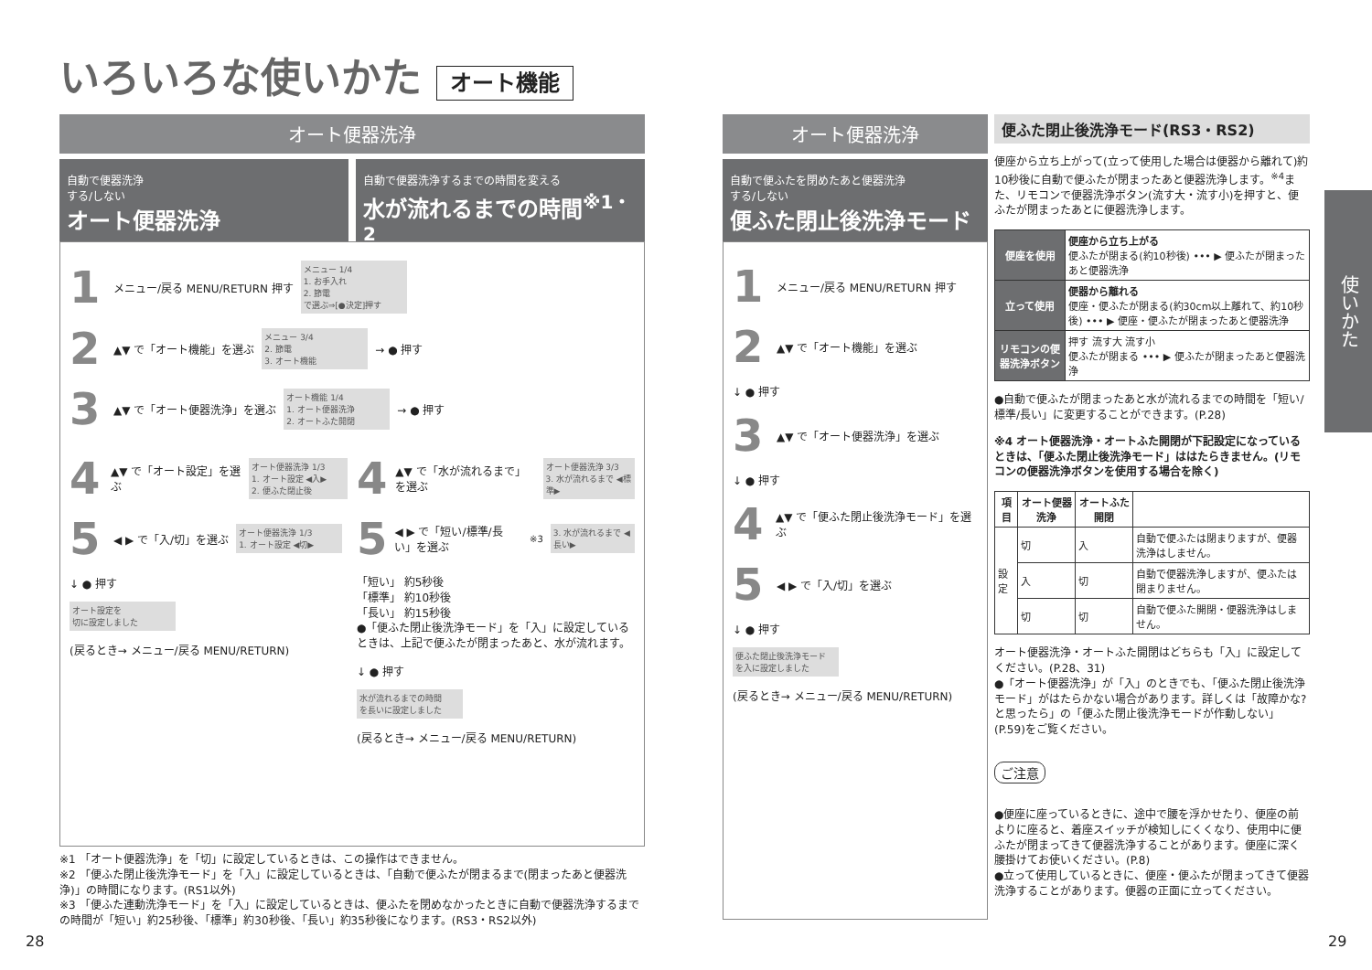いろいろな使いかた オート機能
オート便器洗浄
自動で便器洗浄
する/しない
オート便器洗浄
自動で便器洗浄するまでの時間を変える
水が流れるまでの時間<sup>※1・2</sup>
1 メニュー/戻る MENU/RETURN 押す
メニュー 1/4
1. お手入れ
2. 節電
で選ぶ⇒[●決定]押す
2 ▲▼ で「オート機能」を選ぶ
メニュー 3/4
2. 節電
3. オート機能
→ ● 押す
3 ▲▼ で「オート便器洗浄」を選ぶ
オート機能 1/4
1. オート便器洗浄
2. オートふた開閉
→ ● 押す
4 ▲▼ で「オート設定」を選ぶ
オート便器洗浄 1/3
1. オート設定 ◀入▶
2. 便ふた閉止後
5 ◀ ▶ で「入/切」を選ぶ
オート便器洗浄 1/3
1. オート設定 ◀切▶
↓ ● 押す
オート設定を
切に設定しました
(戻るとき→ メニュー/戻る MENU/RETURN)
4 ▲▼ で「水が流れるまで」を選ぶ
オート便器洗浄 3/3
3. 水が流れるまで ◀標準▶
5 ◀ ▶ で「短い/標準/長い」を選ぶ<sup>※3</sup>
3. 水が流れるまで ◀長い▶
「短い」 約5秒後
「標準」 約10秒後
「長い」 約15秒後
●「便ふた閉止後洗浄モード」を「入」に設定しているときは、上記で便ふたが閉まったあと、水が流れます。
↓ ● 押す
水が流れるまでの時間
を長いに設定しました
(戻るとき→ メニュー/戻る MENU/RETURN)
※1 「オート便器洗浄」を「切」に設定しているときは、この操作はできません。
※2 「便ふた閉止後洗浄モード」を「入」に設定しているときは、「自動で便ふたが閉まるまで(閉まったあと便器洗浄)」の時間になります。(RS1以外)
※3 「便ふた連動洗浄モード」を「入」に設定しているときは、便ふたを閉めなかったときに自動で便器洗浄するまでの時間が「短い」約25秒後、「標準」約30秒後、「長い」約35秒後になります。(RS3・RS2以外)
28
オート便器洗浄
自動で便ふたを閉めたあと便器洗浄
する/しない
便ふた閉止後洗浄モード
1 メニュー/戻る MENU/RETURN 押す
2 ▲▼ で「オート機能」を選ぶ
↓ ● 押す
3 ▲▼ で「オート便器洗浄」を選ぶ
↓ ● 押す
4 ▲▼ で「便ふた閉止後洗浄モード」を選ぶ
5 ◀ ▶ で「入/切」を選ぶ
↓ ● 押す
便ふた閉止後洗浄モード
を入に設定しました
(戻るとき→ メニュー/戻る MENU/RETURN)
便ふた閉止後洗浄モード(RS3・RS2)
便座から立ち上がって(立って使用した場合は便器から離れて)約10秒後に自動で便ふたが閉まったあと便器洗浄します。<sup>※4</sup>また、リモコンで便器洗浄ボタン(流す大・流す小)を押すと、便ふたが閉まったあとに便器洗浄します。
| 便座を使用 | 便座から立ち上がる 便ふたが閉まる(約10秒後) ••• ▶ 便ふたが閉まったあと便器洗浄 |
| 立って使用 | 便器から離れる 便座・便ふたが閉まる(約30cm以上離れて、約10秒後) ••• ▶ 便座・便ふたが閉まったあと便器洗浄 |
| リモコンの便器洗浄ボタン | 押す 流す大 流す小 便ふたが閉まる ••• ▶ 便ふたが閉まったあと便器洗浄 |
●自動で便ふたが閉まったあと水が流れるまでの時間を「短い/標準/長い」に変更することができます。(P.28)
※4 オート便器洗浄・オートふた開閉が下記設定になっているときは、「便ふた閉止後洗浄モード」ははたらきません。(リモコンの便器洗浄ボタンを使用する場合を除く)
| 項目 | オート便器洗浄 | オートふた開閉 | |
| --- | --- | --- | --- |
| 設定 | 切 | 入 | 自動で便ふたは閉まりますが、便器洗浄はしません。 |
| | 入 | 切 | 自動で便器洗浄しますが、便ふたは閉まりません。 |
| | 切 | 切 | 自動で便ふた開閉・便器洗浄はしません。 |
オート便器洗浄・オートふた開閉はどちらも「入」に設定してください。(P.28、31)
●「オート便器洗浄」が「入」のときでも、「便ふた閉止後洗浄モード」がはたらかない場合があります。詳しくは「故障かな?と思ったら」の「便ふた閉止後洗浄モードが作動しない」(P.59)をご覧ください。
ご注意
●便座に座っているときに、途中で腰を浮かせたり、便座の前よりに座ると、着座スイッチが検知しにくくなり、使用中に便ふたが閉まってきて便器洗浄することがあります。便座に深く腰掛けてお使いください。(P.8)
●立って使用しているときに、便座・便ふたが閉まってきて便器洗浄することがあります。便器の正面に立ってください。
使いかた
29